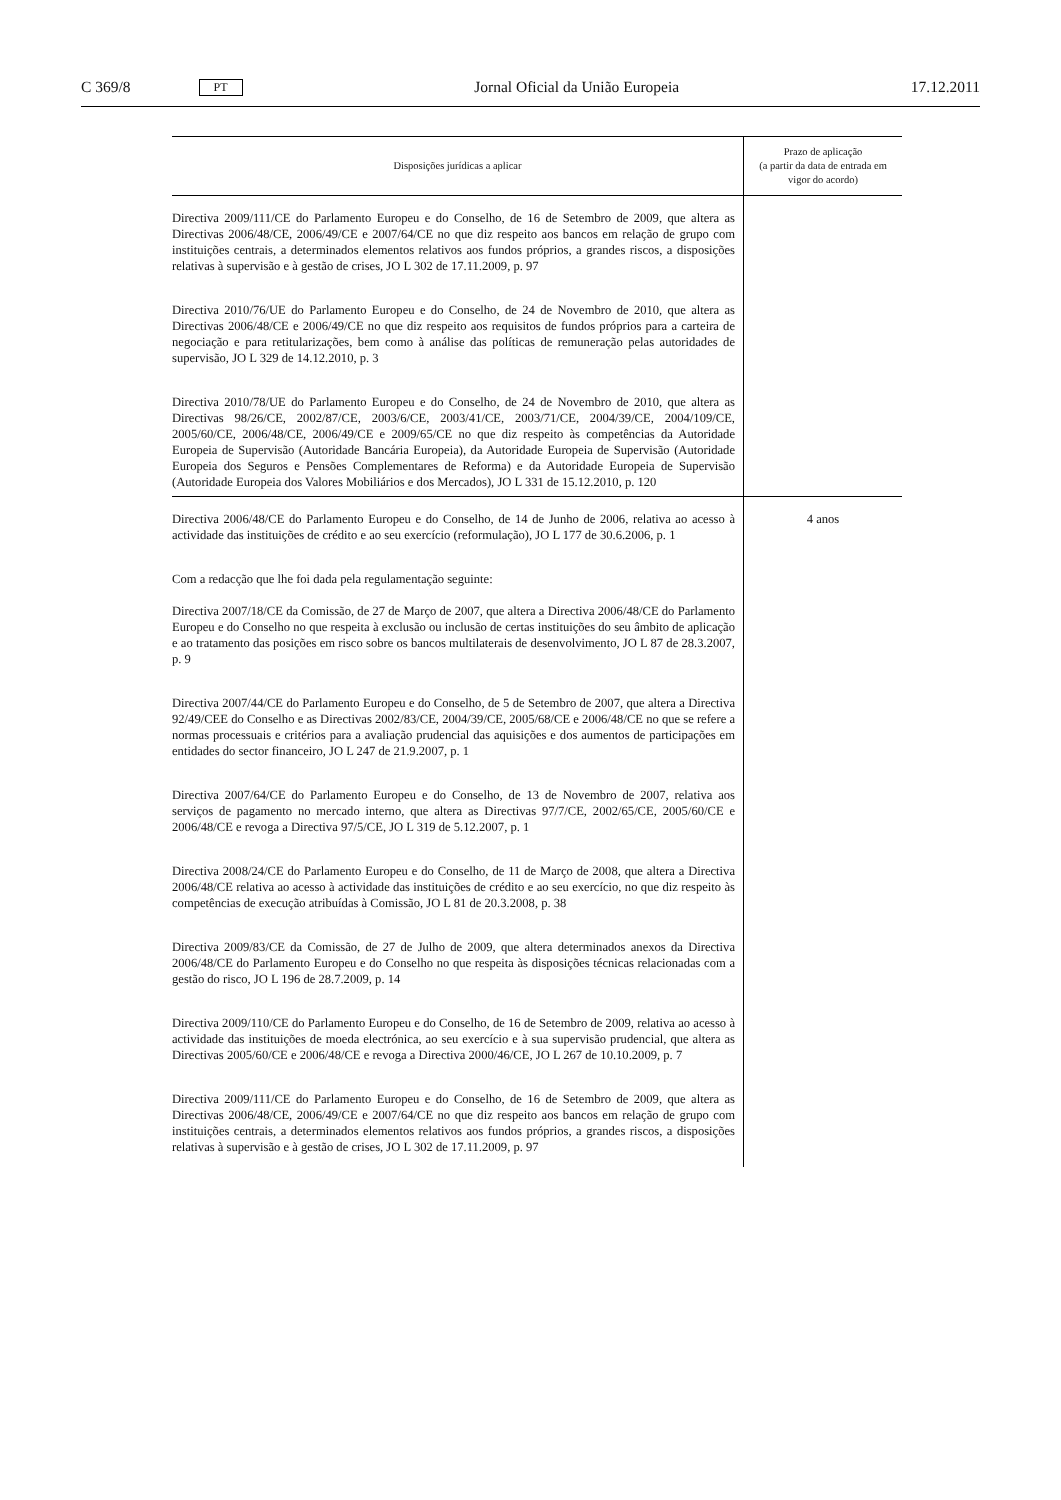C 369/8 PT Jornal Oficial da União Europeia 17.12.2011
| Disposições jurídicas a aplicar | Prazo de aplicação (a partir da data de entrada em vigor do acordo) |
| --- | --- |
| Directiva 2009/111/CE do Parlamento Europeu e do Conselho, de 16 de Setembro de 2009, que altera as Directivas 2006/48/CE, 2006/49/CE e 2007/64/CE no que diz respeito aos bancos em relação de grupo com instituições centrais, a determinados elementos relativos aos fundos próprios, a grandes riscos, a disposições relativas à supervisão e à gestão de crises, JO L 302 de 17.11.2009, p. 97 Directiva 2010/76/UE do Parlamento Europeu e do Conselho, de 24 de Novembro de 2010, que altera as Directivas 2006/48/CE e 2006/49/CE no que diz respeito aos requisitos de fundos próprios para a carteira de negociação e para retitularizações, bem como à análise das políticas de remuneração pelas autoridades de supervisão, JO L 329 de 14.12.2010, p. 3 Directiva 2010/78/UE do Parlamento Europeu e do Conselho, de 24 de Novembro de 2010, que altera as Directivas 98/26/CE, 2002/87/CE, 2003/6/CE, 2003/41/CE, 2003/71/CE, 2004/39/CE, 2004/109/CE, 2005/60/CE, 2006/48/CE, 2006/49/CE e 2009/65/CE no que diz respeito às competências da Autoridade Europeia de Supervisão (Autoridade Bancária Europeia), da Autoridade Europeia de Supervisão (Autoridade Europeia dos Seguros e Pensões Complementares de Reforma) e da Autoridade Europeia de Supervisão (Autoridade Europeia dos Valores Mobiliários e dos Mercados), JO L 331 de 15.12.2010, p. 120 | |
| Directiva 2006/48/CE do Parlamento Europeu e do Conselho, de 14 de Junho de 2006, relativa ao acesso à actividade das instituições de crédito e ao seu exercício (reformulação), JO L 177 de 30.6.2006, p. 1 Com a redacção que lhe foi dada pela regulamentação seguinte: Directiva 2007/18/CE da Comissão, de 27 de Março de 2007, que altera a Directiva 2006/48/CE do Parlamento Europeu e do Conselho no que respeita à exclusão ou inclusão de certas instituições do seu âmbito de aplicação e ao tratamento das posições em risco sobre os bancos multilaterais de desenvolvimento, JO L 87 de 28.3.2007, p. 9 Directiva 2007/44/CE do Parlamento Europeu e do Conselho, de 5 de Setembro de 2007, que altera a Directiva 92/49/CEE do Conselho e as Directivas 2002/83/CE, 2004/39/CE, 2005/68/CE e 2006/48/CE no que se refere a normas processuais e critérios para a avaliação prudencial das aquisições e dos aumentos de participações em entidades do sector financeiro, JO L 247 de 21.9.2007, p. 1 Directiva 2007/64/CE do Parlamento Europeu e do Conselho, de 13 de Novembro de 2007, relativa aos serviços de pagamento no mercado interno, que altera as Directivas 97/7/CE, 2002/65/CE, 2005/60/CE e 2006/48/CE e revoga a Directiva 97/5/CE, JO L 319 de 5.12.2007, p. 1 Directiva 2008/24/CE do Parlamento Europeu e do Conselho, de 11 de Março de 2008, que altera a Directiva 2006/48/CE relativa ao acesso à actividade das instituições de crédito e ao seu exercício, no que diz respeito às competências de execução atribuídas à Comissão, JO L 81 de 20.3.2008, p. 38 Directiva 2009/83/CE da Comissão, de 27 de Julho de 2009, que altera determinados anexos da Directiva 2006/48/CE do Parlamento Europeu e do Conselho no que respeita às disposições técnicas relacionadas com a gestão do risco, JO L 196 de 28.7.2009, p. 14 Directiva 2009/110/CE do Parlamento Europeu e do Conselho, de 16 de Setembro de 2009, relativa ao acesso à actividade das instituições de moeda electrónica, ao seu exercício e à sua supervisão prudencial, que altera as Directivas 2005/60/CE e 2006/48/CE e revoga a Directiva 2000/46/CE, JO L 267 de 10.10.2009, p. 7 Directiva 2009/111/CE do Parlamento Europeu e do Conselho, de 16 de Setembro de 2009, que altera as Directivas 2006/48/CE, 2006/49/CE e 2007/64/CE no que diz respeito aos bancos em relação de grupo com instituições centrais, a determinados elementos relativos aos fundos próprios, a grandes riscos, a disposições relativas à supervisão e à gestão de crises, JO L 302 de 17.11.2009, p. 97 | 4 anos |